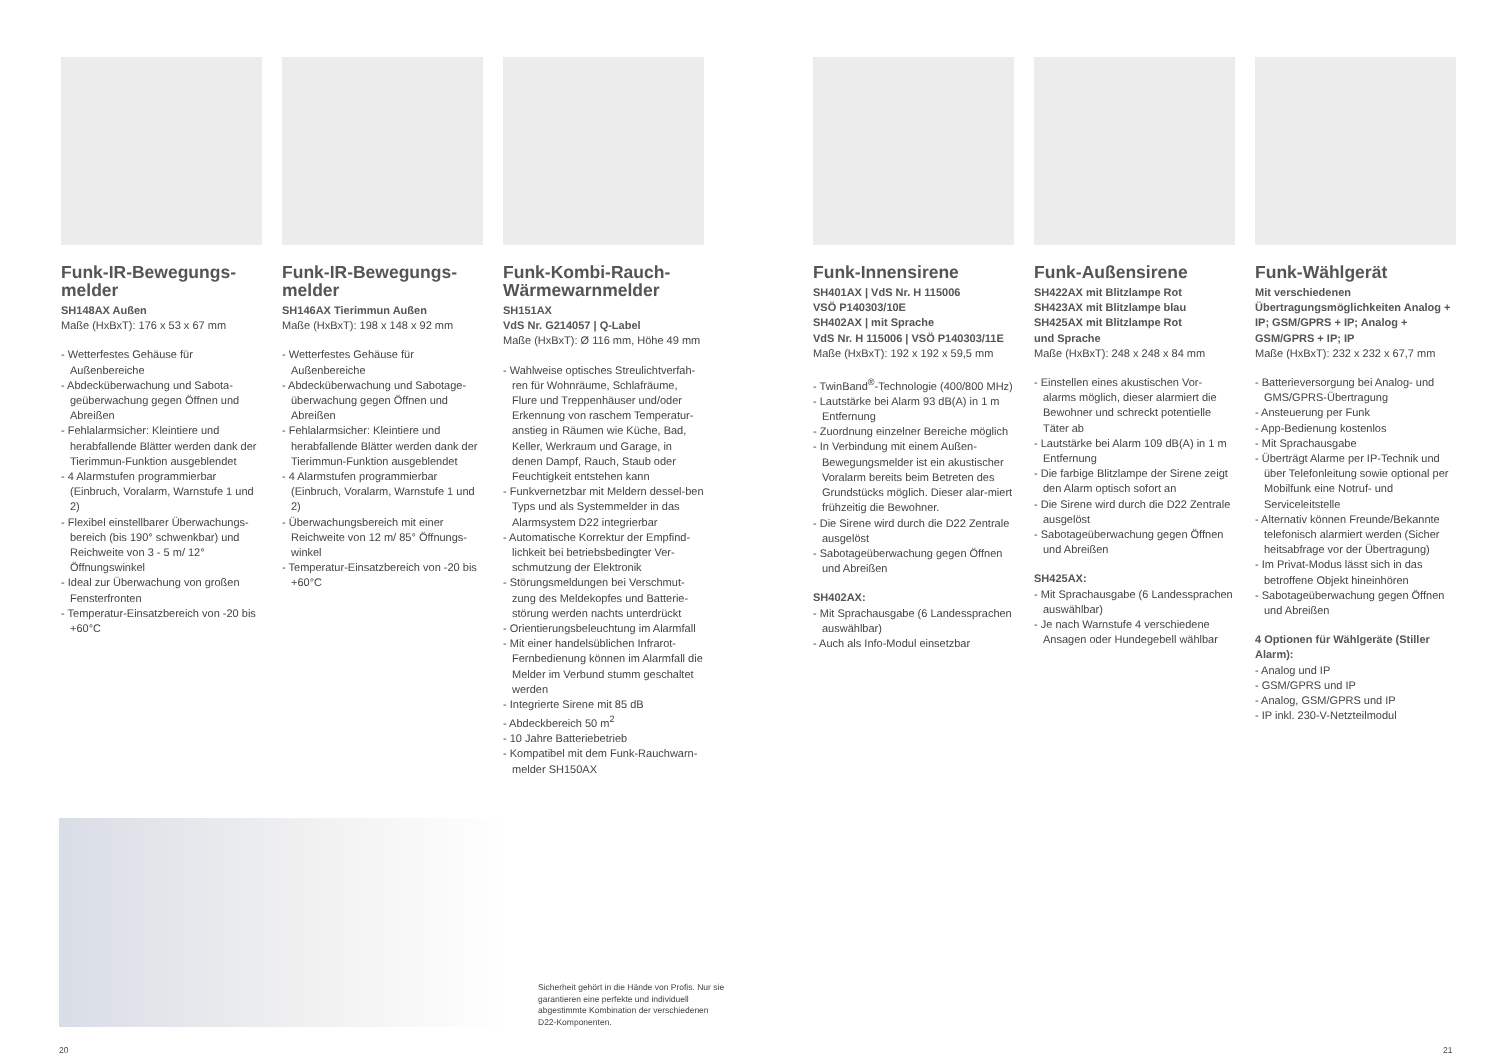Funk-IR-Bewegungs-melder
SH148AX Außen
Maße (HxBxT): 176 x 53 x 67 mm
- Wetterfestes Gehäuse für Außenbereiche
- Abdecküberwachung und Sabota-geüberwachung gegen Öffnen und Abreißen
- Fehlalarmsicher: Kleintiere und herabfallende Blätter werden dank der Tierimmun-Funktion ausgeblendet
- 4 Alarmstufen programmierbar (Einbruch, Voralarm, Warnstufe 1 und 2)
- Flexibel einstellbarer Überwachungs-bereich (bis 190° schwenkbar) und Reichweite von 3 - 5 m/ 12° Öffnungswinkel
- Ideal zur Überwachung von großen Fensterfronten
- Temperatur-Einsatzbereich von -20 bis +60°C
Funk-IR-Bewegungs-melder
SH146AX Tierimmun Außen
Maße (HxBxT): 198 x 148 x 92 mm
- Wetterfestes Gehäuse für Außenbereiche
- Abdecküberwachung und Sabotage-überwachung gegen Öffnen und Abreißen
- Fehlalarmsicher: Kleintiere und herabfallende Blätter werden dank der Tierimmun-Funktion ausgeblendet
- 4 Alarmstufen programmierbar (Einbruch, Voralarm, Warnstufe 1 und 2)
- Überwachungsbereich mit einer Reichweite von 12 m/ 85° Öffnungs-winkel
- Temperatur-Einsatzbereich von -20 bis +60°C
Funk-Kombi-Rauch-Wärmewarnmelder
SH151AX
VdS Nr. G214057 | Q-Label
Maße (HxBxT): Ø 116 mm, Höhe 49 mm
- Wahlweise optisches Streulichtverfah-ren für Wohnräume, Schlafräume, Flure und Treppenhäuser und/oder Erkennung von raschem Temperatur-anstieg in Räumen wie Küche, Bad, Keller, Werkraum und Garage, in denen Dampf, Rauch, Staub oder Feuchtigkeit entstehen kann
- Funkvernetzbar mit Meldern dessel-ben Typs und als Systemmelder in das Alarmsystem D22 integrierbar
- Automatische Korrektur der Empfind-lichkeit bei betriebsbedingter Ver-schmutzung der Elektronik
- Störungsmeldungen bei Verschmut-zung des Meldekopfes und Batterie-störung werden nachts unterdrückt
- Orientierungsbeleuchtung im Alarmfall
- Mit einer handelsüblichen Infrarot-Fernbedienung können im Alarmfall die Melder im Verbund stumm geschaltet werden
- Integrierte Sirene mit 85 dB
- Abdeckbereich 50 m<sup>2</sup>
- 10 Jahre Batteriebetrieb
- Kompatibel mit dem Funk-Rauchwarn-melder SH150AX
Funk-Innensirene
SH401AX | VdS Nr. H 115006
VSÖ P140303/10E
SH402AX | mit Sprache
VdS Nr. H 115006 | VSÖ P140303/11E
Maße (HxBxT): 192 x 192 x 59,5 mm
- TwinBand<sup>®</sup>-Technologie (400/800 MHz)
- Lautstärke bei Alarm 93 dB(A) in 1 m Entfernung
- Zuordnung einzelner Bereiche möglich
- In Verbindung mit einem Außen-Bewegungsmelder ist ein akustischer Voralarm bereits beim Betreten des Grundstücks möglich. Dieser alar-miert frühzeitig die Bewohner.
- Die Sirene wird durch die D22 Zentrale ausgelöst
- Sabotageüberwachung gegen Öffnen und Abreißen
SH402AX:
- Mit Sprachausgabe (6 Landessprachen auswählbar)
- Auch als Info-Modul einsetzbar
Funk-Außensirene
SH422AX mit Blitzlampe Rot
SH423AX mit Blitzlampe blau
SH425AX mit Blitzlampe Rot
und Sprache
Maße (HxBxT): 248 x 248 x 84 mm
- Einstellen eines akustischen Vor-alarms möglich, dieser alarmiert die Bewohner und schreckt potentielle Täter ab
- Lautstärke bei Alarm 109 dB(A) in 1 m Entfernung
- Die farbige Blitzlampe der Sirene zeigt den Alarm optisch sofort an
- Die Sirene wird durch die D22 Zentrale ausgelöst
- Sabotageüberwachung gegen Öffnen und Abreißen
SH425AX:
- Mit Sprachausgabe (6 Landessprachen auswählbar)
- Je nach Warnstufe 4 verschiedene Ansagen oder Hundegebell wählbar
Funk-Wählgerät
Mit verschiedenen Übertragungsmöglichkeiten Analog + IP; GSM/GPRS + IP; Analog + GSM/GPRS + IP; IP
Maße (HxBxT): 232 x 232 x 67,7 mm
- Batterieversorgung bei Analog- und GMS/GPRS-Übertragung
- Ansteuerung per Funk
- App-Bedienung kostenlos
- Mit Sprachausgabe
- Überträgt Alarme per IP-Technik und über Telefonleitung sowie optional per Mobilfunk eine Notruf- und Serviceleitstelle
- Alternativ können Freunde/Bekannte telefonisch alarmiert werden (Sicher heitsabfrage vor der Übertragung)
- Im Privat-Modus lässt sich in das betroffene Objekt hineinhören
- Sabotageüberwachung gegen Öffnen und Abreißen
4 Optionen für Wählgeräte (Stiller Alarm):
- Analog und IP
- GSM/GPRS und IP
- Analog, GSM/GPRS und IP
- IP inkl. 230-V-Netzteilmodul
Sicherheit gehört in die Hände von Profis. Nur sie garantieren eine perfekte und individuell abgestimmte Kombination der verschiedenen D22-Komponenten.
20 21